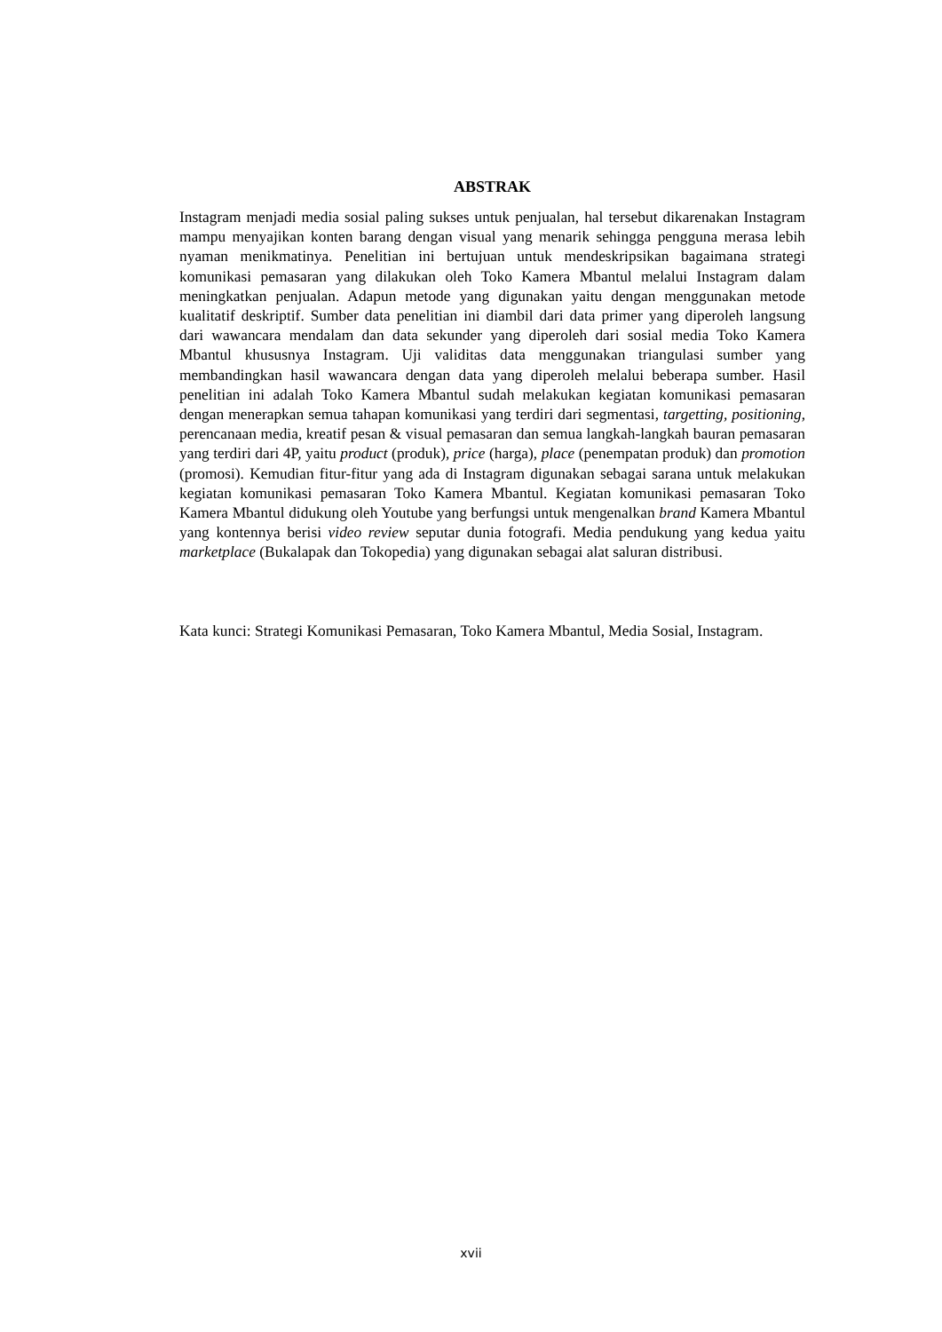ABSTRAK
Instagram menjadi media sosial paling sukses untuk penjualan, hal tersebut dikarenakan Instagram mampu menyajikan konten barang dengan visual yang menarik sehingga pengguna merasa lebih nyaman menikmatinya. Penelitian ini bertujuan untuk mendeskripsikan bagaimana strategi komunikasi pemasaran yang dilakukan oleh Toko Kamera Mbantul melalui Instagram dalam meningkatkan penjualan. Adapun metode yang digunakan yaitu dengan menggunakan metode kualitatif deskriptif. Sumber data penelitian ini diambil dari data primer yang diperoleh langsung dari wawancara mendalam dan data sekunder yang diperoleh dari sosial media Toko Kamera Mbantul khususnya Instagram. Uji validitas data menggunakan triangulasi sumber yang membandingkan hasil wawancara dengan data yang diperoleh melalui beberapa sumber. Hasil penelitian ini adalah Toko Kamera Mbantul sudah melakukan kegiatan komunikasi pemasaran dengan menerapkan semua tahapan komunikasi yang terdiri dari segmentasi, targetting, positioning, perencanaan media, kreatif pesan & visual pemasaran dan semua langkah-langkah bauran pemasaran yang terdiri dari 4P, yaitu product (produk), price (harga), place (penempatan produk) dan promotion (promosi). Kemudian fitur-fitur yang ada di Instagram digunakan sebagai sarana untuk melakukan kegiatan komunikasi pemasaran Toko Kamera Mbantul. Kegiatan komunikasi pemasaran Toko Kamera Mbantul didukung oleh Youtube yang berfungsi untuk mengenalkan brand Kamera Mbantul yang kontennya berisi video review seputar dunia fotografi. Media pendukung yang kedua yaitu marketplace (Bukalapak dan Tokopedia) yang digunakan sebagai alat saluran distribusi.
Kata kunci: Strategi Komunikasi Pemasaran, Toko Kamera Mbantul, Media Sosial, Instagram.
xvii